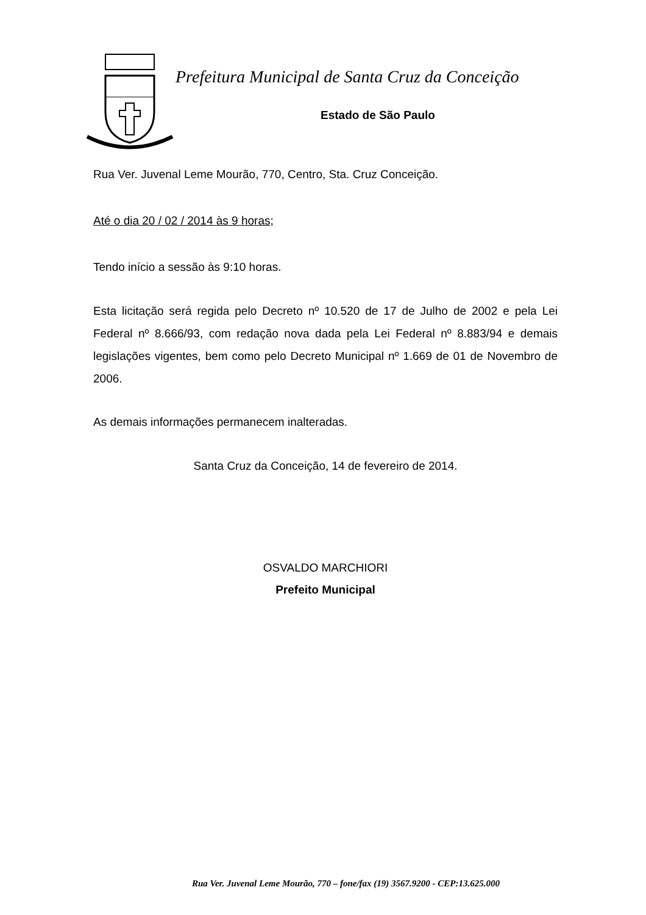Prefeitura Municipal de Santa Cruz da Conceição
Estado de São Paulo
Rua Ver. Juvenal Leme Mourão, 770, Centro, Sta. Cruz Conceição.
Até o dia 20 / 02 / 2014 às 9 horas;
Tendo início a sessão às 9:10 horas.
Esta licitação será regida pelo Decreto nº 10.520 de 17 de Julho de 2002 e pela Lei Federal nº 8.666/93, com redação nova dada pela Lei Federal nº 8.883/94 e demais legislações vigentes, bem como pelo Decreto Municipal nº 1.669 de 01 de Novembro de 2006.
As demais informações permanecem inalteradas.
Santa Cruz da Conceição, 14 de fevereiro de 2014.
OSVALDO MARCHIORI
Prefeito Municipal
Rua Ver. Juvenal Leme Mourão, 770 – fone/fax (19) 3567.9200 - CEP:13.625.000